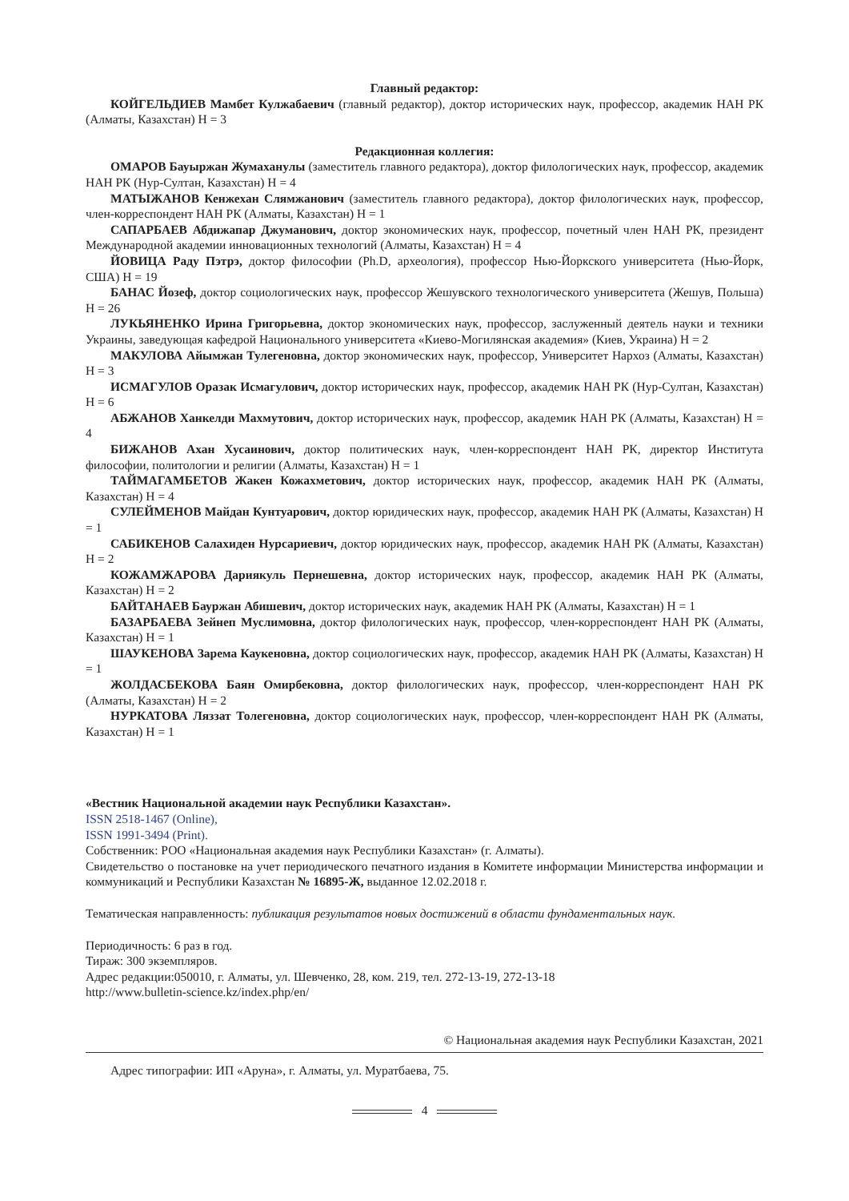Главный редактор:
КОЙГЕЛЬДИЕВ Мамбет Кулжабаевич (главный редактор), доктор исторических наук, профессор, академик НАН РК (Алматы, Казахстан) H = 3
Редакционная коллегия:
ОМАРОВ Бауыржан Жумаханулы (заместитель главного редактора), доктор филологических наук, профессор, академик НАН РК (Нур-Султан, Казахстан) H = 4
МАТЫЖАНОВ Кенжехан Слямжанович (заместитель главного редактора), доктор филологических наук, профессор, член-корреспондент НАН РК (Алматы, Казахстан) H = 1
САПАРБАЕВ Абдижапар Джуманович, доктор экономических наук, профессор, почетный член НАН РК, президент Международной академии инновационных технологий (Алматы, Казахстан) H = 4
ЙОВИЦА Раду Пэтрэ, доктор философии (Ph.D, археология), профессор Нью-Йоркского университета (Нью-Йорк, США) H = 19
БАНАС Йозеф, доктор социологических наук, профессор Жешувского технологического университета (Жешув, Польша) H = 26
ЛУКЬЯНЕНКО Ирина Григорьевна, доктор экономических наук, профессор, заслуженный деятель науки и техники Украины, заведующая кафедрой Национального университета «Киево-Могилянская академия» (Киев, Украина) H = 2
МАКУЛОВА Айымжан Тулегеновна, доктор экономических наук, профессор, Университет Нархоз (Алматы, Казахстан) H = 3
ИСМАГУЛОВ Оразак Исмагулович, доктор исторических наук, профессор, академик НАН РК (Нур-Султан, Казахстан) H = 6
АБЖАНОВ Ханкелди Махмутович, доктор исторических наук, профессор, академик НАН РК (Алматы, Казахстан) H = 4
БИЖАНОВ Ахан Хусаинович, доктор политических наук, член-корреспондент НАН РК, директор Института философии, политологии и религии (Алматы, Казахстан) H = 1
ТАЙМАГАМБЕТОВ Жакен Кожахметович, доктор исторических наук, профессор, академик НАН РК (Алматы, Казахстан) H = 4
СУЛЕЙМЕНОВ Майдан Кунтуарович, доктор юридических наук, профессор, академик НАН РК (Алматы, Казахстан) H = 1
САБИКЕНОВ Салахиден Нурсариевич, доктор юридических наук, профессор, академик НАН РК (Алматы, Казахстан) H = 2
КОЖАМЖАРОВА Дариякуль Пернешевна, доктор исторических наук, профессор, академик НАН РК (Алматы, Казахстан) H = 2
БАЙТАНАЕВ Бауржан Абишевич, доктор исторических наук, академик НАН РК (Алматы, Казахстан) H = 1
БАЗАРБАЕВА Зейнеп Муслимовна, доктор филологических наук, профессор, член-корреспондент НАН РК (Алматы, Казахстан) H = 1
ШАУКЕНОВА Зарема Каукеновна, доктор социологических наук, профессор, академик НАН РК (Алматы, Казахстан) H = 1
ЖОЛДАСБЕКОВА Баян Омирбековна, доктор филологических наук, профессор, член-корреспондент НАН РК (Алматы, Казахстан) H = 2
НУРКАТОВА Ляззат Толегеновна, доктор социологических наук, профессор, член-корреспондент НАН РК (Алматы, Казахстан) H = 1
«Вестник Национальной академии наук Республики Казахстан».
ISSN 2518-1467 (Online),
ISSN 1991-3494 (Print).
Собственник: РОО «Национальная академия наук Республики Казахстан» (г. Алматы).
Свидетельство о постановке на учет периодического печатного издания в Комитете информации Министерства информации и коммуникаций и Республики Казахстан № 16895-Ж, выданное 12.02.2018 г.
Тематическая направленность: публикация результатов новых достижений в области фундаментальных наук.
Периодичность: 6 раз в год.
Тираж: 300 экземпляров.
Адрес редакции:050010, г. Алматы, ул. Шевченко, 28, ком. 219, тел. 272-13-19, 272-13-18
http://www.bulletin-science.kz/index.php/en/
© Национальная академия наук Республики Казахстан, 2021
Адрес типографии: ИП «Аруна», г. Алматы, ул. Муратбаева, 75.
4